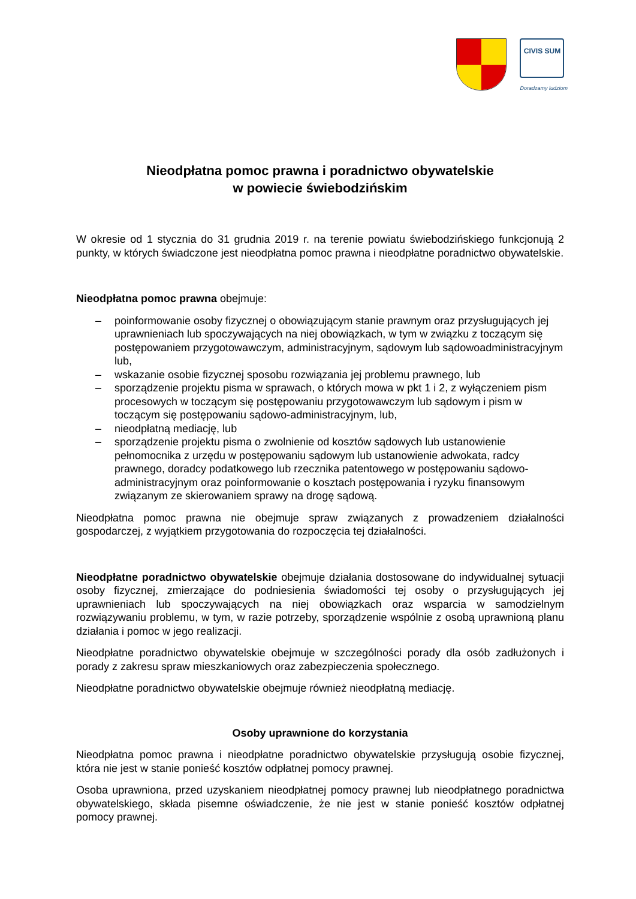CIVIS SUM
Doradzamy ludziom
Nieodpłatna pomoc prawna i poradnictwo obywatelskie
w powiecie świebodzińskim
W okresie od 1 stycznia do 31 grudnia 2019 r. na terenie powiatu świebodzińskiego funkcjonują 2 punkty, w których świadczone jest nieodpłatna pomoc prawna i nieodpłatne poradnictwo obywatelskie.
Nieodpłatna pomoc prawna obejmuje:
– poinformowanie osoby fizycznej o obowiązującym stanie prawnym oraz przysługujących jej uprawnieniach lub spoczywających na niej obowiązkach, w tym w związku z toczącym się postępowaniem przygotowawczym, administracyjnym, sądowym lub sądowoadministracyjnym lub,
– wskazanie osobie fizycznej sposobu rozwiązania jej problemu prawnego, lub
– sporządzenie projektu pisma w sprawach, o których mowa w pkt 1 i 2, z wyłączeniem pism procesowych w toczącym się postępowaniu przygotowawczym lub sądowym i pism w toczącym się postępowaniu sądowo-administracyjnym, lub,
– nieodpłatną mediację, lub
– sporządzenie projektu pisma o zwolnienie od kosztów sądowych lub ustanowienie pełnomocnika z urzędu w postępowaniu sądowym lub ustanowienie adwokata, radcy prawnego, doradcy podatkowego lub rzecznika patentowego w postępowaniu sądowo-administracyjnym oraz poinformowanie o kosztach postępowania i ryzyku finansowym związanym ze skierowaniem sprawy na drogę sądową.
Nieodpłatna pomoc prawna nie obejmuje spraw związanych z prowadzeniem działalności gospodarczej, z wyjątkiem przygotowania do rozpoczęcia tej działalności.
Nieodpłatne poradnictwo obywatelskie obejmuje działania dostosowane do indywidualnej sytuacji osoby fizycznej, zmierzające do podniesienia świadomości tej osoby o przysługujących jej uprawnieniach lub spoczywających na niej obowiązkach oraz wsparcia w samodzielnym rozwiązywaniu problemu, w tym, w razie potrzeby, sporządzenie wspólnie z osobą uprawnioną planu działania i pomoc w jego realizacji.
Nieodpłatne poradnictwo obywatelskie obejmuje w szczególności porady dla osób zadłużonych i porady z zakresu spraw mieszkaniowych oraz zabezpieczenia społecznego.
Nieodpłatne poradnictwo obywatelskie obejmuje również nieodpłatną mediację.
Osoby uprawnione do korzystania
Nieodpłatna pomoc prawna i nieodpłatne poradnictwo obywatelskie przysługują osobie fizycznej, która nie jest w stanie ponieść kosztów odpłatnej pomocy prawnej.
Osoba uprawniona, przed uzyskaniem nieodpłatnej pomocy prawnej lub nieodpłatnego poradnictwa obywatelskiego, składa pisemne oświadczenie, że nie jest w stanie ponieść kosztów odpłatnej pomocy prawnej.